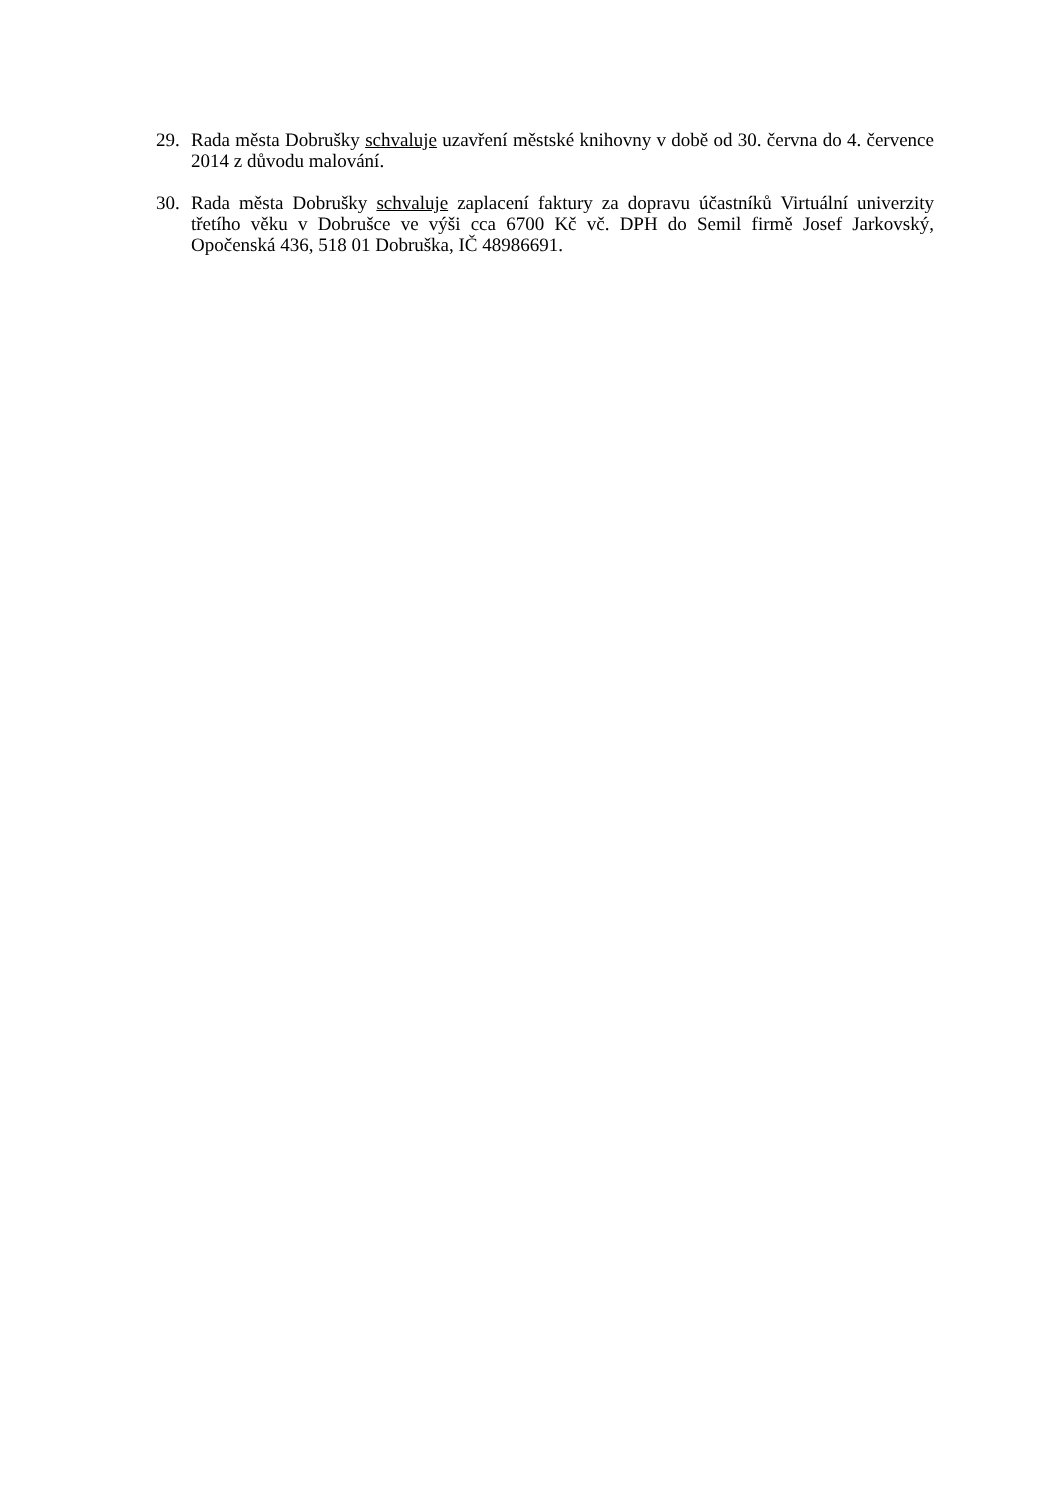29. Rada města Dobrušky schvaluje uzavření městské knihovny v době od 30. června do 4. července 2014 z důvodu malování.
30. Rada města Dobrušky schvaluje zaplacení faktury za dopravu účastníků Virtuální univerzity třetího věku v Dobrušce ve výši cca 6700 Kč vč. DPH do Semil firmě Josef Jarkovský, Opočenská 436, 518 01 Dobruška, IČ 48986691.